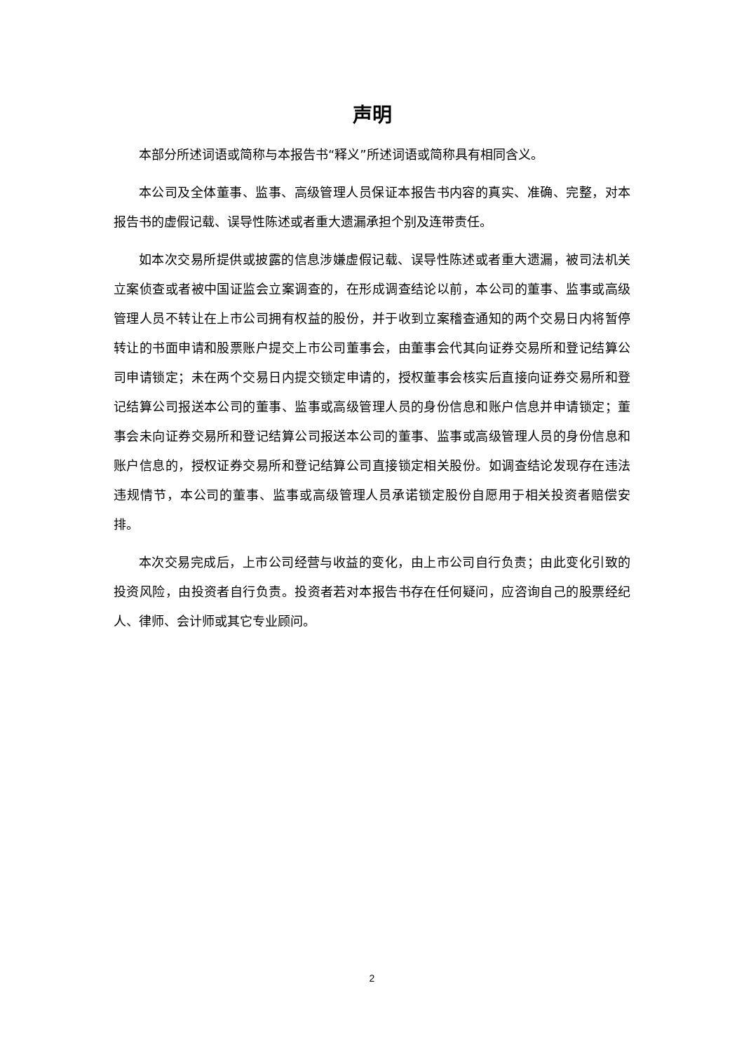声明
本部分所述词语或简称与本报告书“释义”所述词语或简称具有相同含义。
本公司及全体董事、监事、高级管理人员保证本报告书内容的真实、准确、完整，对本报告书的虚假记载、误导性陈述或者重大遗漏承担个别及连带责任。
如本次交易所提供或披露的信息涉嫌虚假记载、误导性陈述或者重大遗漏，被司法机关立案侦查或者被中国证监会立案调查的，在形成调查结论以前，本公司的董事、监事或高级管理人员不转让在上市公司拥有权益的股份，并于收到立案稽查通知的两个交易日内将暂停转让的书面申请和股票账户提交上市公司董事会，由董事会代其向证券交易所和登记结算公司申请锁定；未在两个交易日内提交锁定申请的，授权董事会核实后直接向证券交易所和登记结算公司报送本公司的董事、监事或高级管理人员的身份信息和账户信息并申请锁定；董事会未向证券交易所和登记结算公司报送本公司的董事、监事或高级管理人员的身份信息和账户信息的，授权证券交易所和登记结算公司直接锁定相关股份。如调查结论发现存在违法违规情节，本公司的董事、监事或高级管理人员承诺锁定股份自愿用于相关投资者赔偿安排。
本次交易完成后，上市公司经营与收益的变化，由上市公司自行负责；由此变化引致的投资风险，由投资者自行负责。投资者若对本报告书存在任何疑问，应咨询自己的股票经纪人、律师、会计师或其它专业顾问。
2